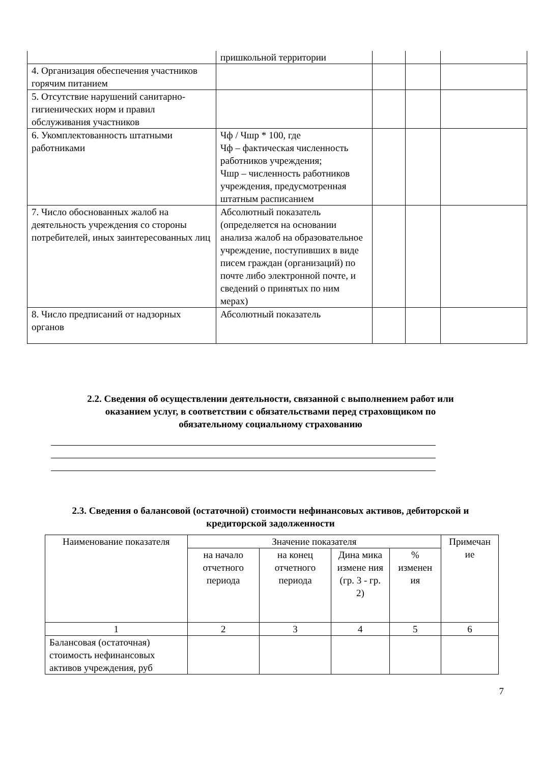| | пришкольной территории | | | |
| 4. Организация обеспечения участников горячим питанием | | | | |
| 5. Отсутствие нарушений санитарно-гигиенических норм и правил обслуживания участников | | | | |
| 6. Укомплектованность штатными работниками | Чф / Чшр * 100, где Чф – фактическая численность работников учреждения; Чшр – численность работников учреждения, предусмотренная штатным расписанием | | | |
| 7. Число обоснованных жалоб на деятельность учреждения со стороны потребителей, иных заинтересованных лиц | Абсолютный показатель (определяется на основании анализа жалоб на образовательное учреждение, поступивших в виде писем граждан (организаций) по почте либо электронной почте, и сведений о принятых по ним мерах) | | | |
| 8. Число предписаний от надзорных органов | Абсолютный показатель | | | |
2.2. Сведения об осуществлении деятельности, связанной с выполнением работ или
оказанием услуг, в соответствии с обязательствами перед страховщиком по
обязательному социальному страхованию
2.3. Сведения о балансовой (остаточной) стоимости нефинансовых активов, дебиторской и
кредиторской задолженности
| Наименование показателя | Значение показателя | | | | Примечан ие |
| --- | --- | --- | --- | --- | --- |
| | на начало отчетного периода | на конец отчетного периода | Дина мика измене ния (гр. 3 - гр. 2) | % изменен ия | |
| 1 | 2 | 3 | 4 | 5 | 6 |
| Балансовая (остаточная) стоимость нефинансовых активов учреждения, руб | | | | | |
7